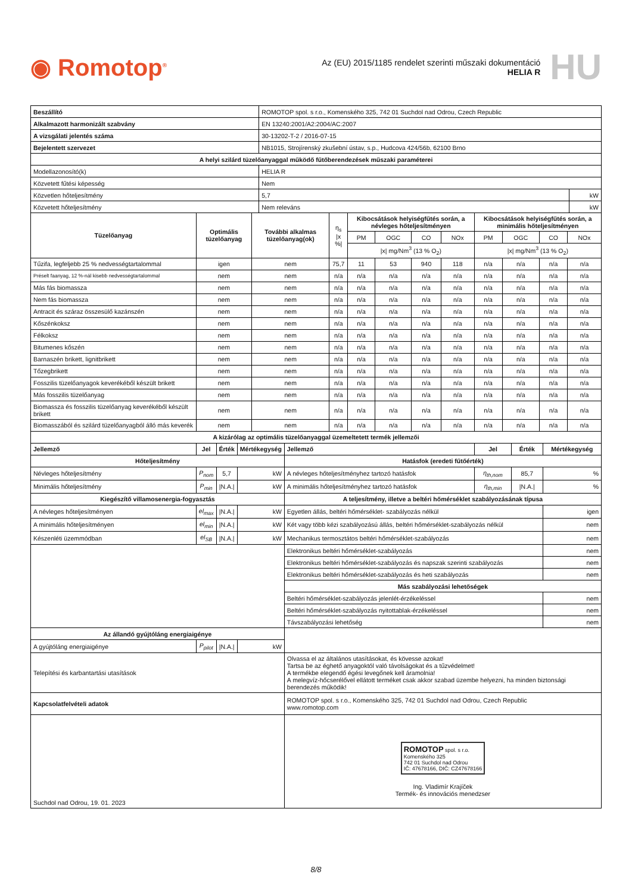◉ Romotop<sup>®</sup>
Az (EU) 2015/1185 rendelet szerinti műszaki dokumentáció
HELIA R
HU
| Beszállító | ROMOTOP spol. s r.o., Komenského 325, 742 01 Suchdol nad Odrou, Czech Republic | |
| Alkalmazott harmonizált szabvány | EN 13240:2001/A2:2004/AC:2007 | |
| A vizsgálati jelentés száma | 30-13202-T-2 / 2016-07-15 | |
| Bejelentett szervezet | NB1015, Strojírenský zkušební ústav, s.p., Hudcova 424/56b, 62100 Brno | |
| A helyi szilárd tüzelőanyaggal működő fűtőberendezések műszaki paraméterei | | |
| Modellazonosító(k) | HELIA R | |
| Közvetett fűtési képesség | Nem | |
| Közvetlen hőteljesítmény | 5,7 | kW |
| Közvetett hőteljesítmény | Nem releváns | kW |
| Tüzelőanyag | Optimális tüzelőanyag | További alkalmas tüzelőanyag(ok) | η<sub>s</sub> /x %/ | Kibocsátások helyiségfűtés során, a névleges hőteljesítményen | | | | Kibocsátások helyiségfűtés során, a minimális hőteljesítményen | | | |
| --- | --- | --- | --- | --- | --- | --- | --- | --- | --- | --- | --- |
| | | | | PM | OGC | CO | NOx | PM | OGC | CO | NOx |
| | | | | /x/ mg/Nm<sup>3</sup> (13 % O<sub>2</sub>) | | | | /x/ mg/Nm<sup>3</sup> (13 % O<sub>2</sub>) | | | |
| Tűzifa, legfeljebb 25 % nedvességtartalommal | igen | nem | 75,7 | 11 | 53 | 940 | 118 | n/a | n/a | n/a | n/a |
| Préselt faanyag, 12 %-nál kisebb nedvességtartalommal | nem | nem | n/a | n/a | n/a | n/a | n/a | n/a | n/a | n/a | n/a |
| Más fás biomassza | nem | nem | n/a | n/a | n/a | n/a | n/a | n/a | n/a | n/a | n/a |
| Nem fás biomassza | nem | nem | n/a | n/a | n/a | n/a | n/a | n/a | n/a | n/a | n/a |
| Antracit és száraz összesülő kazánszén | nem | nem | n/a | n/a | n/a | n/a | n/a | n/a | n/a | n/a | n/a |
| Kőszénkoksz | nem | nem | n/a | n/a | n/a | n/a | n/a | n/a | n/a | n/a | n/a |
| Félkoksz | nem | nem | n/a | n/a | n/a | n/a | n/a | n/a | n/a | n/a | n/a |
| Bitumenes kőszén | nem | nem | n/a | n/a | n/a | n/a | n/a | n/a | n/a | n/a | n/a |
| Barnaszén brikett, lignitbrikett | nem | nem | n/a | n/a | n/a | n/a | n/a | n/a | n/a | n/a | n/a |
| Tőzegbrikett | nem | nem | n/a | n/a | n/a | n/a | n/a | n/a | n/a | n/a | n/a |
| Fosszilis tüzelőanyagok keverékéből készült brikett | nem | nem | n/a | n/a | n/a | n/a | n/a | n/a | n/a | n/a | n/a |
| Más fosszilis tüzelőanyag | nem | nem | n/a | n/a | n/a | n/a | n/a | n/a | n/a | n/a | n/a |
| Biomassza és fosszilis tüzelőanyag keverékéből készült brikett | nem | nem | n/a | n/a | n/a | n/a | n/a | n/a | n/a | n/a | n/a |
| Biomasszából és szilárd tüzelőanyagból álló más keverék | nem | nem | n/a | n/a | n/a | n/a | n/a | n/a | n/a | n/a | n/a |
| A kizárólag az optimális tüzelőanyaggal üzemeltetett termék jellemzői | | | | | | | |
| --- | --- | --- | --- | --- | --- | --- | --- |
| Jellemző | Jel | Érték | Mértékegység | Jellemző | Jel | Érték | Mértékegység |
| Hőteljesítmény | | | | Hatásfok (eredeti fűtőérték) | | | |
| Névleges hőteljesítmény | P<sub>nom</sub> | 5,7 | kW | A névleges hőteljesítményhez tartozó hatásfok | η<sub>th,nom</sub> | 85,7 | % |
| Minimális hőteljesítmény | P<sub>min</sub> | /N.A./ | kW | A minimális hőteljesítményhez tartozó hatásfok | η<sub>th,min</sub> | /N.A./ | % |
| Kiegészítő villamosenergia-fogyasztás | | | | A teljesítmény, illetve a beltéri hőmérséklet szabályozásának típusa | | | |
| A névleges hőteljesítményen | el<sub>max</sub> | /N.A./ | kW | Egyetlen állás, beltéri hőmérséklet- szabályozás nélkül | | | igen |
| A minimális hőteljesítményen | el<sub>min</sub> | /N.A./ | kW | Két vagy több kézi szabályozású állás, beltéri hőmérséklet-szabályozás nélkül | | | nem |
| Készenléti üzemmódban | el<sub>SB</sub> | /N.A./ | kW | Mechanikus termosztátos beltéri hőmérséklet-szabályozás | | | nem |
| | | | | Elektronikus beltéri hőmérséklet-szabályozás | | | nem |
| | | | | Elektronikus beltéri hőmérséklet-szabályozás és napszak szerinti szabályozás | | | nem |
| | | | | Elektronikus beltéri hőmérséklet-szabályozás és heti szabályozás | | | nem |
| | | | | Más szabályozási lehetőségek | | | |
| | | | | Beltéri hőmérséklet-szabályozás jelenlét-érzékeléssel | | | nem |
| | | | | Beltéri hőmérséklet-szabályozás nyitottablak-érzékeléssel | | | nem |
| | | | | Távszabályozási lehetőség | | | nem |
| Az állandó gyújtóláng energiaigénye | | | | | | | |
| A gyújtóláng energiaigénye | P<sub>pilot</sub> | /N.A./ | kW | | | | |
| Telepítési és karbantartási utasítások | | | | Olvassa el az általános utasításokat, és kövesse azokat! Tartsa be az éghető anyagoktól való távolságokat és a tűzvédelmet! A termékbe elegendő égési levegőnek kell áramolnia! A melegvíz-hőcserélővel ellátott terméket csak akkor szabad üzembe helyezni, ha minden biztonsági berendezés működik! | | | |
| Kapcsolatfelvételi adatok | | | | ROMOTOP spol. s r.o., Komenského 325, 742 01 Suchdol nad Odrou, Czech Republic www.romotop.com | | | |
| Suchdol nad Odrou, 19. 01. 2023 | | | | ROMOTOP spol. s r.o. Komenského 325 742 01 Suchdol nad Odrou IČ: 47678166, DIČ: CZ47678166 Ing. Vladimír Krajíček Termék- és innovációs menedzser | | | |
8/8